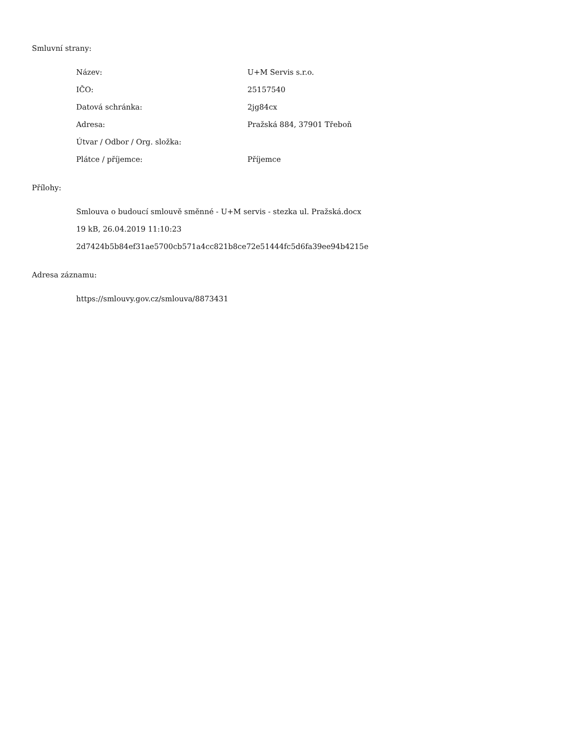Smluvní strany:
| Název: | U+M Servis s.r.o. |
| IČO: | 25157540 |
| Datová schránka: | 2jg84cx |
| Adresa: | Pražská 884, 37901 Třeboň |
| Útvar / Odbor / Org. složka: | |
| Plátce / příjemce: | Příjemce |
Přílohy:
Smlouva o budoucí smlouvě směnné - U+M servis - stezka ul. Pražská.docx
19 kB, 26.04.2019 11:10:23
2d7424b5b84ef31ae5700cb571a4cc821b8ce72e51444fc5d6fa39ee94b4215e
Adresa záznamu:
https://smlouvy.gov.cz/smlouva/8873431